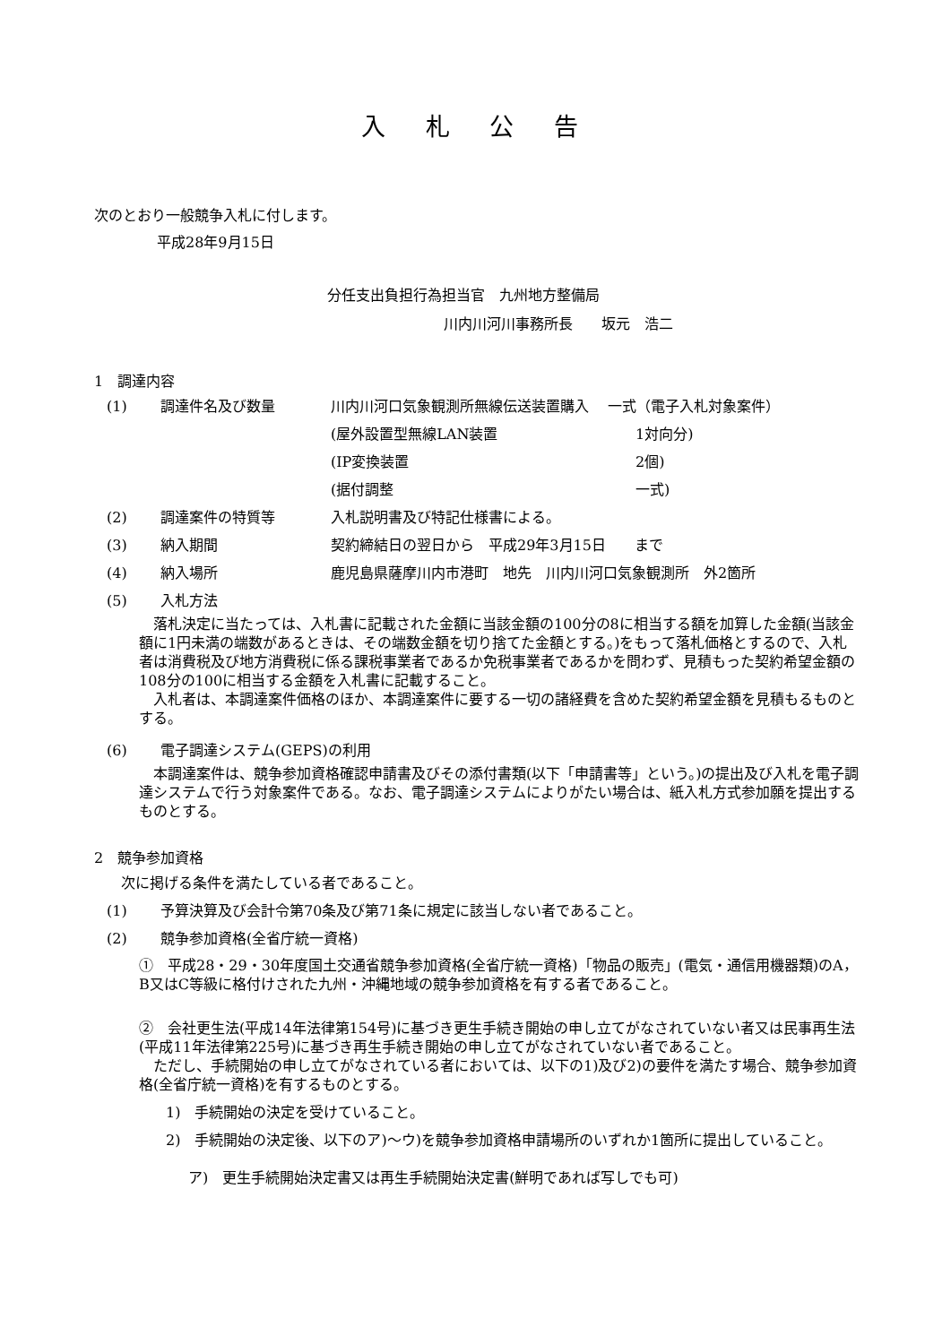入 札 公 告
次のとおり一般競争入札に付します。
平成28年9月15日
分任支出負担行為担当官　九州地方整備局
川内川河川事務所長　　坂元　浩二
1　調達内容
(1) 調達件名及び数量 川内川河口気象観測所無線伝送装置購入　 一式（電子入札対象案件）
(屋外設置型無線LAN装置 1対向分)
(IP変換装置 2個)
(据付調整 一式)
(2) 調達案件の特質等 入札説明書及び特記仕様書による。
(3) 納入期間 契約締結日の翌日から　平成29年3月15日　　まで
(4) 納入場所 鹿児島県薩摩川内市港町　地先　川内川河口気象観測所　外2箇所
(5) 入札方法
　落札決定に当たっては、入札書に記載された金額に当該金額の100分の8に相当する額を加算した金額(当該金額に1円未満の端数があるときは、その端数金額を切り捨てた金額とする。)をもって落札価格とするので、入札者は消費税及び地方消費税に係る課税事業者であるか免税事業者であるかを問わず、見積もった契約希望金額の108分の100に相当する金額を入札書に記載すること。
　入札者は、本調達案件価格のほか、本調達案件に要する一切の諸経費を含めた契約希望金額を見積もるものとする。
(6) 電子調達システム(GEPS)の利用
　本調達案件は、競争参加資格確認申請書及びその添付書類(以下「申請書等」という。)の提出及び入札を電子調達システムで行う対象案件である。なお、電子調達システムによりがたい場合は、紙入札方式参加願を提出するものとする。
2　競争参加資格
次に掲げる条件を満たしている者であること。
(1) 予算決算及び会計令第70条及び第71条に規定に該当しない者であること。
(2) 競争参加資格(全省庁統一資格)
①　平成28・29・30年度国土交通省競争参加資格(全省庁統一資格)「物品の販売」(電気・通信用機器類)のA，B又はC等級に格付けされた九州・沖縄地域の競争参加資格を有する者であること。
②　会社更生法(平成14年法律第154号)に基づき更生手続き開始の申し立てがなされていない者又は民事再生法(平成11年法律第225号)に基づき再生手続き開始の申し立てがなされていない者であること。
　ただし、手続開始の申し立てがなされている者においては、以下の1)及び2)の要件を満たす場合、競争参加資格(全省庁統一資格)を有するものとする。
1)　手続開始の決定を受けていること。
2)　手続開始の決定後、以下のア)～ウ)を競争参加資格申請場所のいずれか1箇所に提出していること。
ア)　更生手続開始決定書又は再生手続開始決定書(鮮明であれば写しでも可)